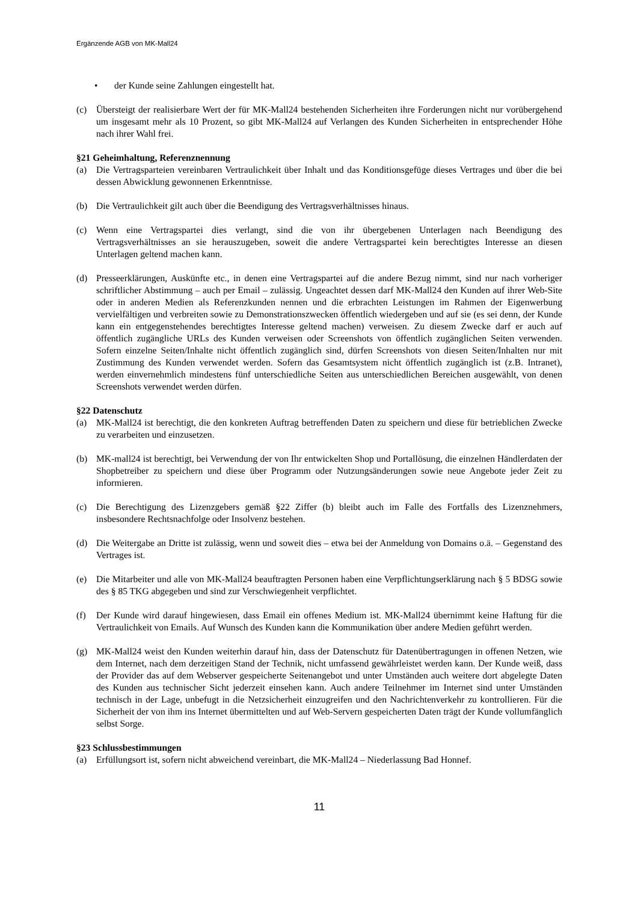Ergänzende AGB von MK-Mall24
• der Kunde seine Zahlungen eingestellt hat.
(c) Übersteigt der realisierbare Wert der für MK-Mall24 bestehenden Sicherheiten ihre Forderungen nicht nur vorübergehend um insgesamt mehr als 10 Prozent, so gibt MK-Mall24 auf Verlangen des Kunden Sicherheiten in entsprechender Höhe nach ihrer Wahl frei.
§21 Geheimhaltung, Referenznennung
(a) Die Vertragsparteien vereinbaren Vertraulichkeit über Inhalt und das Konditionsgefüge dieses Vertrages und über die bei dessen Abwicklung gewonnenen Erkenntnisse.
(b) Die Vertraulichkeit gilt auch über die Beendigung des Vertragsverhältnisses hinaus.
(c) Wenn eine Vertragspartei dies verlangt, sind die von ihr übergebenen Unterlagen nach Beendigung des Vertragsverhältnisses an sie herauszugeben, soweit die andere Vertragspartei kein berechtigtes Interesse an diesen Unterlagen geltend machen kann.
(d) Presseerklärungen, Auskünfte etc., in denen eine Vertragspartei auf die andere Bezug nimmt, sind nur nach vorheriger schriftlicher Abstimmung – auch per Email – zulässig. Ungeachtet dessen darf MK-Mall24 den Kunden auf ihrer Web-Site oder in anderen Medien als Referenzkunden nennen und die erbrachten Leistungen im Rahmen der Eigenwerbung vervielfältigen und verbreiten sowie zu Demonstrationszwecken öffentlich wiedergeben und auf sie (es sei denn, der Kunde kann ein entgegenstehendes berechtigtes Interesse geltend machen) verweisen. Zu diesem Zwecke darf er auch auf öffentlich zugängliche URLs des Kunden verweisen oder Screenshots von öffentlich zugänglichen Seiten verwenden. Sofern einzelne Seiten/Inhalte nicht öffentlich zugänglich sind, dürfen Screenshots von diesen Seiten/Inhalten nur mit Zustimmung des Kunden verwendet werden. Sofern das Gesamtsystem nicht öffentlich zugänglich ist (z.B. Intranet), werden einvernehmlich mindestens fünf unterschiedliche Seiten aus unterschiedlichen Bereichen ausgewählt, von denen Screenshots verwendet werden dürfen.
§22 Datenschutz
(a) MK-Mall24 ist berechtigt, die den konkreten Auftrag betreffenden Daten zu speichern und diese für betrieblichen Zwecke zu verarbeiten und einzusetzen.
(b) MK-mall24 ist berechtigt, bei Verwendung der von Ihr entwickelten Shop und Portallösung, die einzelnen Händlerdaten der Shopbetreiber zu speichern und diese über Programm oder Nutzungsänderungen sowie neue Angebote jeder Zeit zu informieren.
(c) Die Berechtigung des Lizenzgebers gemäß §22 Ziffer (b) bleibt auch im Falle des Fortfalls des Lizenznehmers, insbesondere Rechtsnachfolge oder Insolvenz bestehen.
(d) Die Weitergabe an Dritte ist zulässig, wenn und soweit dies – etwa bei der Anmeldung von Domains o.ä. – Gegenstand des Vertrages ist.
(e) Die Mitarbeiter und alle von MK-Mall24 beauftragten Personen haben eine Verpflichtungserklärung nach § 5 BDSG sowie des § 85 TKG abgegeben und sind zur Verschwiegenheit verpflichtet.
(f) Der Kunde wird darauf hingewiesen, dass Email ein offenes Medium ist. MK-Mall24 übernimmt keine Haftung für die Vertraulichkeit von Emails. Auf Wunsch des Kunden kann die Kommunikation über andere Medien geführt werden.
(g) MK-Mall24 weist den Kunden weiterhin darauf hin, dass der Datenschutz für Datenübertragungen in offenen Netzen, wie dem Internet, nach dem derzeitigen Stand der Technik, nicht umfassend gewährleistet werden kann. Der Kunde weiß, dass der Provider das auf dem Webserver gespeicherte Seitenangebot und unter Umständen auch weitere dort abgelegte Daten des Kunden aus technischer Sicht jederzeit einsehen kann. Auch andere Teilnehmer im Internet sind unter Umständen technisch in der Lage, unbefugt in die Netzsicherheit einzugreifen und den Nachrichtenverkehr zu kontrollieren. Für die Sicherheit der von ihm ins Internet übermittelten und auf Web-Servern gespeicherten Daten trägt der Kunde vollumfänglich selbst Sorge.
§23 Schlussbestimmungen
(a) Erfüllungsort ist, sofern nicht abweichend vereinbart, die MK-Mall24 – Niederlassung Bad Honnef.
11